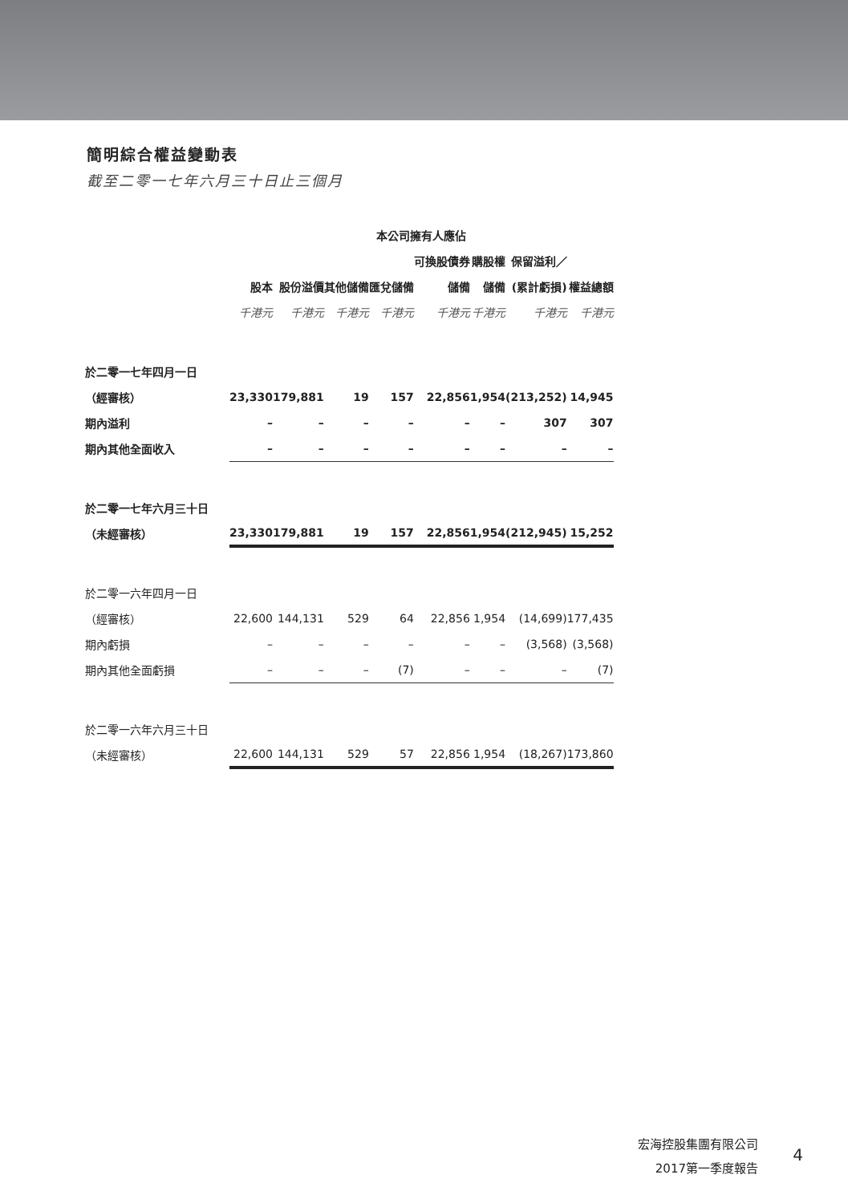簡明綜合權益變動表
截至二零一七年六月三十日止三個月
| | 本公司擁有人應佔 | | | | | | | |
| --- | --- | --- | --- | --- | --- | --- | --- | --- |
| | | | | | 可換股債券 | 購股權 | 保留溢利／ | |
| | 股本 | 股份溢價 | 其他儲備 | 匯兌儲備 | 儲備 | 儲備 | (累計虧損) | 權益總額 |
| | 千港元 | 千港元 | 千港元 | 千港元 | 千港元 | 千港元 | 千港元 | 千港元 |
| 於二零一七年四月一日 | | | | | | | | |
| （經審核） | 23,330 | 179,881 | 19 | 157 | 22,856 | 1,954 | (213,252) | 14,945 |
| 期內溢利 | – | – | – | – | – | – | 307 | 307 |
| 期內其他全面收入 | – | – | – | – | – | – | – | – |
| 於二零一七年六月三十日 | | | | | | | | |
| （未經審核） | 23,330 | 179,881 | 19 | 157 | 22,856 | 1,954 | (212,945) | 15,252 |
| 於二零一六年四月一日 | | | | | | | | |
| （經審核） | 22,600 | 144,131 | 529 | 64 | 22,856 | 1,954 | (14,699) | 177,435 |
| 期內虧損 | – | – | – | – | – | – | (3,568) | (3,568) |
| 期內其他全面虧損 | – | – | – | (7) | – | – | – | (7) |
| 於二零一六年六月三十日 | | | | | | | | |
| （未經審核） | 22,600 | 144,131 | 529 | 57 | 22,856 | 1,954 | (18,267) | 173,860 |
宏海控股集團有限公司
2017第一季度報告
4